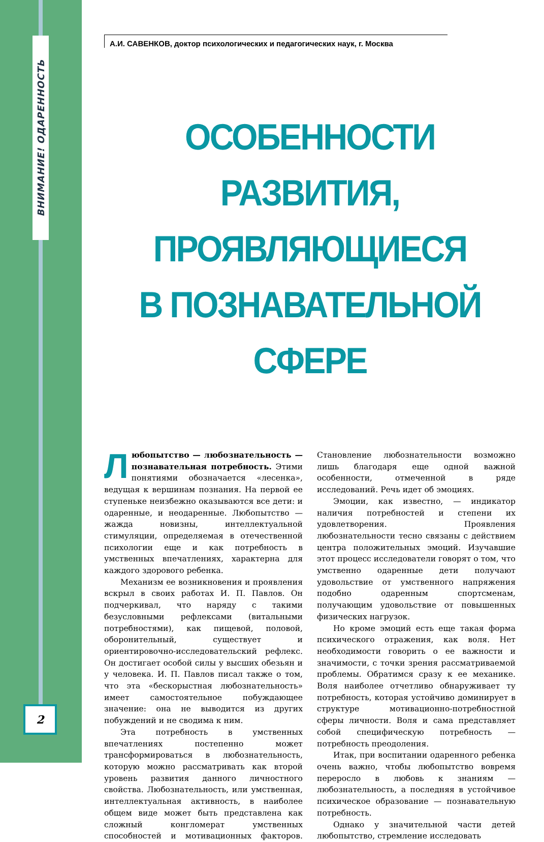ВНИМАНИЕ! ОДАРЕННОСТЬ
2
А.И. САВЕНКОВ, доктор психологических и педагогических наук, г. Москва
ОСОБЕННОСТИ РАЗВИТИЯ,
ПРОЯВЛЯЮЩИЕСЯ
В ПОЗНАВАТЕЛЬНОЙ СФЕРЕ
Любопытство — любознательность — познавательная потребность. Этими понятиями обозначается «лесенка», ведущая к вершинам познания. На первой ее ступеньке неизбежно оказываются все дети: и одаренные, и неодаренные. Любопытство — жажда новизны, интеллектуальной стимуляции, определяемая в отечественной психологии еще и как потребность в умственных впечатлениях, характерна для каждого здорового ребенка.
Механизм ее возникновения и проявления вскрыл в своих работах И. П. Павлов. Он подчеркивал, что наряду с такими безусловными рефлексами (витальными потребностями), как пищевой, половой, оборонительный, существует и ориентировочно-исследовательский рефлекс. Он достигает особой силы у высших обезьян и у человека. И. П. Павлов писал также о том, что эта «бескорыстная любознательность» имеет самостоятельное побуждающее значение: она не выводится из других побуждений и не сводима к ним.
Эта потребность в умственных впечатлениях постепенно может трансформироваться в любознательность, которую можно рассматривать как второй уровень развития данного личностного свойства. Любознательность, или умственная, интеллектуальная активность, в наиболее общем виде может быть представлена как сложный конгломерат умственных способностей и мотивационных факторов. Становление любознательности возможно лишь благодаря еще одной важной особенности, отмеченной в ряде исследований. Речь идет об эмоциях.
Эмоции, как известно, — индикатор наличия потребностей и степени их удовлетворения. Проявления любознательности тесно связаны с действием центра положительных эмоций. Изучавшие этот процесс исследователи говорят о том, что умственно одаренные дети получают удовольствие от умственного напряжения подобно одаренным спортсменам, получающим удовольствие от повышенных физических нагрузок.
Но кроме эмоций есть еще такая форма психического отражения, как воля. Нет необходимости говорить о ее важности и значимости, с точки зрения рассматриваемой проблемы. Обратимся сразу к ее механике. Воля наиболее отчетливо обнаруживает ту потребность, которая устойчиво доминирует в структуре мотивационно-потребностной сферы личности. Воля и сама представляет собой специфическую потребность — потребность преодоления.
Итак, при воспитании одаренного ребенка очень важно, чтобы любопытство вовремя переросло в любовь к знаниям — любознательность, а последняя в устойчивое психическое образование — познавательную потребность.
Однако у значительной части детей любопытство, стремление исследовать